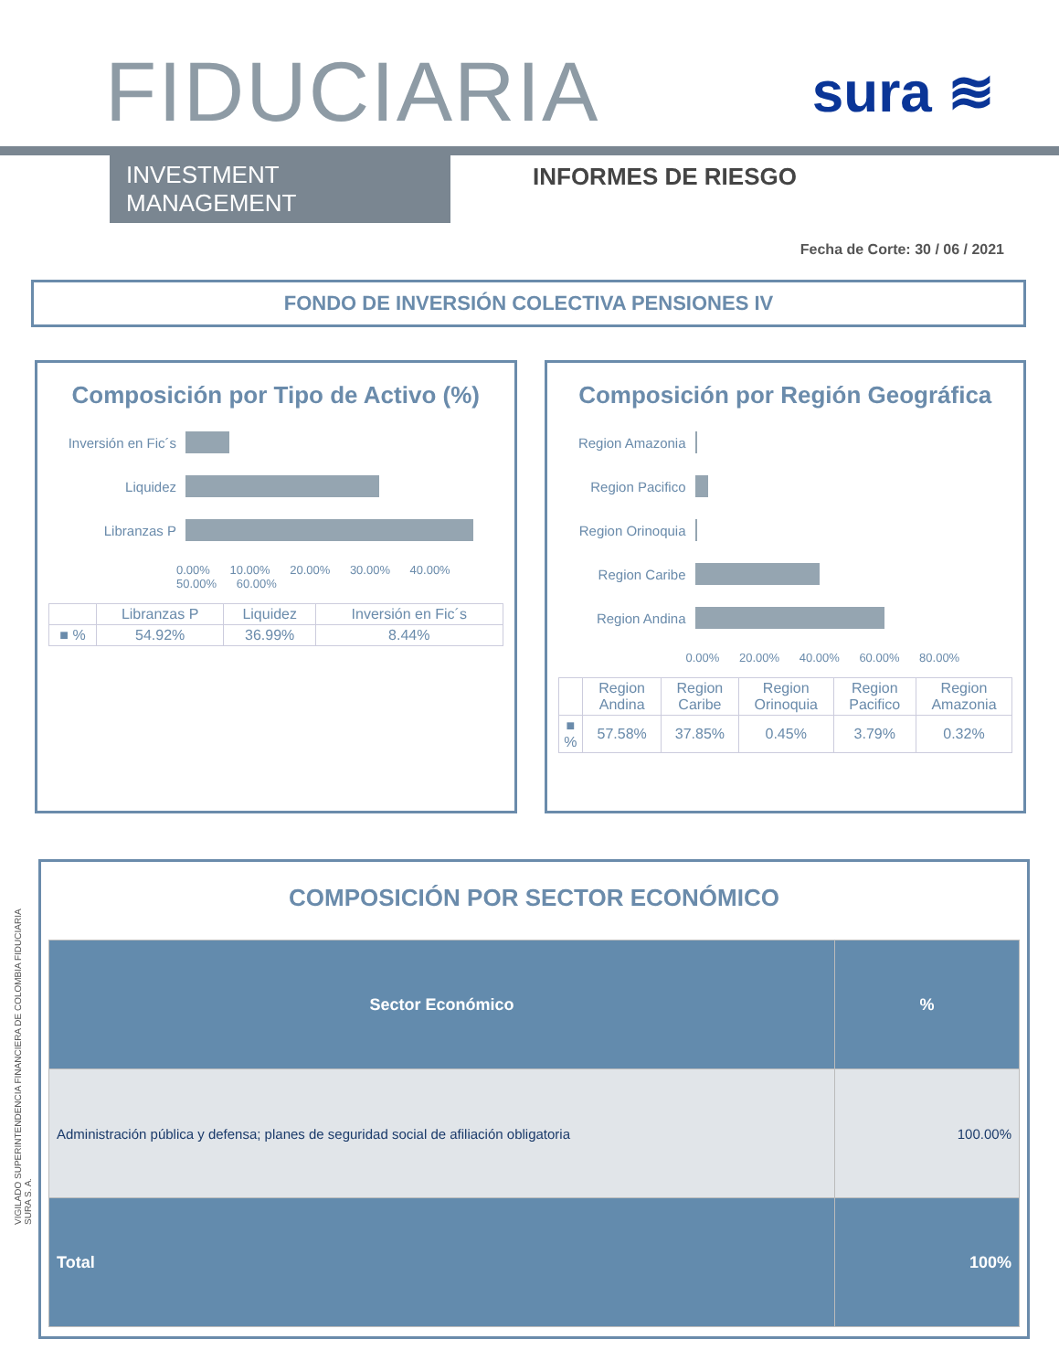FIDUCIARIA
sura ≋
INVESTMENT MANAGEMENT INFORMES DE RIESGO
Fecha de Corte: 30 / 06 / 2021
FONDO DE INVERSIÓN COLECTIVA PENSIONES IV
Composición por Tipo de Activo (%)
Inversión en Fic´s
Liquidez
Libranzas P
0.00% 10.00% 20.00% 30.00% 40.00% 50.00% 60.00%
| | Libranzas P | Liquidez | Inversión en Fic´s |
| --- | --- | --- | --- |
| ■ % | 54.92% | 36.99% | 8.44% |
Composición por Región Geográfica
Region Amazonia
Region Pacifico
Region Orinoquia
Region Caribe
Region Andina
0.00% 20.00% 40.00% 60.00% 80.00%
| | Region Andina | Region Caribe | Region Orinoquia | Region Pacifico | Region Amazonia |
| --- | --- | --- | --- | --- | --- |
| ■ % | 57.58% | 37.85% | 0.45% | 3.79% | 0.32% |
COMPOSICIÓN POR SECTOR ECONÓMICO
| Sector Económico | % |
| --- | --- |
| Administración pública y defensa; planes de seguridad social de afiliación obligatoria | 100.00% |
| Total | 100% |
VIGILADO SUPERINTENDENCIA FINANCIERA DE COLOMBIA FIDUCIARIA SURA S. A.